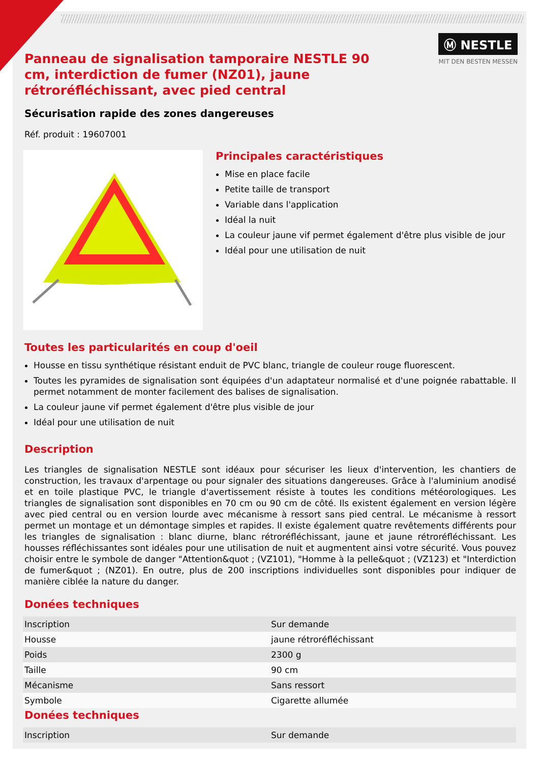Ⓜ NESTLE
MIT DEN BESTEN MESSEN
Panneau de signalisation tamporaire NESTLE 90 cm, interdiction de fumer (NZ01), jaune rétroréfléchissant, avec pied central
Sécurisation rapide des zones dangereuses
Réf. produit : 19607001
Principales caractéristiques
Mise en place facile
Petite taille de transport
Variable dans l'application
Idéal la nuit
La couleur jaune vif permet également d'être plus visible de jour
Idéal pour une utilisation de nuit
Toutes les particularités en coup d'oeil
Housse en tissu synthétique résistant enduit de PVC blanc, triangle de couleur rouge fluorescent.
Toutes les pyramides de signalisation sont équipées d'un adaptateur normalisé et d'une poignée rabattable. Il permet notamment de monter facilement des balises de signalisation.
La couleur jaune vif permet également d'être plus visible de jour
Idéal pour une utilisation de nuit
Description
Les triangles de signalisation NESTLE sont idéaux pour sécuriser les lieux d'intervention, les chantiers de construction, les travaux d'arpentage ou pour signaler des situations dangereuses. Grâce à l'aluminium anodisé et en toile plastique PVC, le triangle d'avertissement résiste à toutes les conditions météorologiques. Les triangles de signalisation sont disponibles en 70 cm ou 90 cm de côté. Ils existent également en version légère avec pied central ou en version lourde avec mécanisme à ressort sans pied central. Le mécanisme à ressort permet un montage et un démontage simples et rapides. Il existe également quatre revêtements différents pour les triangles de signalisation : blanc diurne, blanc rétroréfléchissant, jaune et jaune rétroréfléchissant. Les housses réfléchissantes sont idéales pour une utilisation de nuit et augmentent ainsi votre sécurité. Vous pouvez choisir entre le symbole de danger "Attention&quot ; (VZ101), "Homme à la pelle&quot ; (VZ123) et "Interdiction de fumer&quot ; (NZ01). En outre, plus de 200 inscriptions individuelles sont disponibles pour indiquer de manière ciblée la nature du danger.
Donées techniques
| Inscription | Sur demande |
| Housse | jaune rétroréfléchissant |
| Poids | 2300 g |
| Taille | 90 cm |
| Mécanisme | Sans ressort |
| Symbole | Cigarette allumée |
Donées techniques
| Inscription | Sur demande |